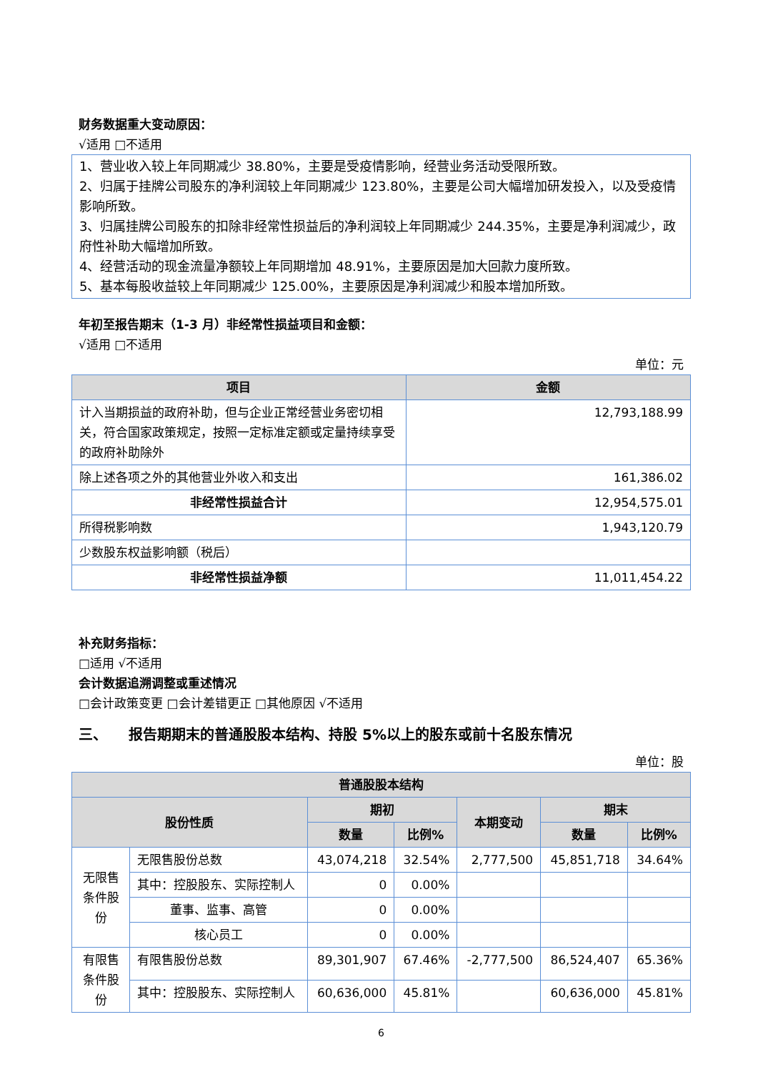财务数据重大变动原因：
√适用 □不适用
1、营业收入较上年同期减少 38.80%，主要是受疫情影响，经营业务活动受限所致。
2、归属于挂牌公司股东的净利润较上年同期减少 123.80%，主要是公司大幅增加研发投入，以及受疫情影响所致。
3、归属挂牌公司股东的扣除非经常性损益后的净利润较上年同期减少 244.35%，主要是净利润减少，政府性补助大幅增加所致。
4、经营活动的现金流量净额较上年同期增加 48.91%，主要原因是加大回款力度所致。
5、基本每股收益较上年同期减少 125.00%，主要原因是净利润减少和股本增加所致。
年初至报告期末（1-3 月）非经常性损益项目和金额：
√适用 □不适用
单位：元
| 项目 | 金额 |
| --- | --- |
| 计入当期损益的政府补助，但与企业正常经营业务密切相关，符合国家政策规定，按照一定标准定额或定量持续享受的政府补助除外 | 12,793,188.99 |
| 除上述各项之外的其他营业外收入和支出 | 161,386.02 |
| 非经常性损益合计 | 12,954,575.01 |
| 所得税影响数 | 1,943,120.79 |
| 少数股东权益影响额（税后） | |
| 非经常性损益净额 | 11,011,454.22 |
补充财务指标：
□适用 √不适用
会计数据追溯调整或重述情况
□会计政策变更 □会计差错更正 □其他原因 √不适用
三、　　报告期期末的普通股股本结构、持股 5%以上的股东或前十名股东情况
单位：股
| 普通股股本结构 | | | | | | |
| --- | --- | --- | --- | --- | --- | --- |
| 股份性质 | | 期初 | | 本期变动 | 期末 | |
| | | 数量 | 比例% | | 数量 | 比例% |
| 无限售条件股份 | 无限售股份总数 | 43,074,218 | 32.54% | 2,777,500 | 45,851,718 | 34.64% |
| | 其中：控股股东、实际控制人 | 0 | 0.00% | | | |
| | 董事、监事、高管 | 0 | 0.00% | | | |
| | 核心员工 | 0 | 0.00% | | | |
| 有限售条件股份 | 有限售股份总数 | 89,301,907 | 67.46% | -2,777,500 | 86,524,407 | 65.36% |
| | 其中：控股股东、实际控制人 | 60,636,000 | 45.81% | | 60,636,000 | 45.81% |
6